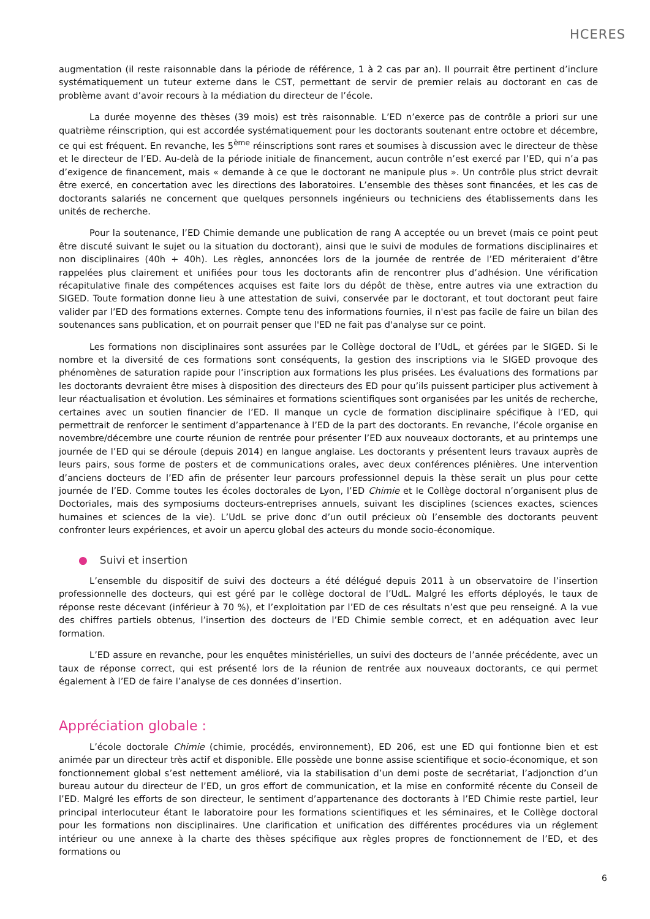HCERES
augmentation (il reste raisonnable dans la période de référence, 1 à 2 cas par an). Il pourrait être pertinent d’inclure systématiquement un tuteur externe dans le CST, permettant de servir de premier relais au doctorant en cas de problème avant d’avoir recours à la médiation du directeur de l’école.
La durée moyenne des thèses (39 mois) est très raisonnable. L’ED n’exerce pas de contrôle a priori sur une quatrième réinscription, qui est accordée systématiquement pour les doctorants soutenant entre octobre et décembre, ce qui est fréquent. En revanche, les 5<sup>ème</sup> réinscriptions sont rares et soumises à discussion avec le directeur de thèse et le directeur de l’ED. Au-delà de la période initiale de financement, aucun contrôle n’est exercé par l’ED, qui n’a pas d’exigence de financement, mais « demande à ce que le doctorant ne manipule plus ». Un contrôle plus strict devrait être exercé, en concertation avec les directions des laboratoires. L’ensemble des thèses sont financées, et les cas de doctorants salariés ne concernent que quelques personnels ingénieurs ou techniciens des établissements dans les unités de recherche.
Pour la soutenance, l’ED Chimie demande une publication de rang A acceptée ou un brevet (mais ce point peut être discuté suivant le sujet ou la situation du doctorant), ainsi que le suivi de modules de formations disciplinaires et non disciplinaires (40h + 40h). Les règles, annoncées lors de la journée de rentrée de l’ED mériteraient d’être rappelées plus clairement et unifiées pour tous les doctorants afin de rencontrer plus d’adhésion. Une vérification récapitulative finale des compétences acquises est faite lors du dépôt de thèse, entre autres via une extraction du SIGED. Toute formation donne lieu à une attestation de suivi, conservée par le doctorant, et tout doctorant peut faire valider par l’ED des formations externes. Compte tenu des informations fournies, il n'est pas facile de faire un bilan des soutenances sans publication, et on pourrait penser que l'ED ne fait pas d'analyse sur ce point.
Les formations non disciplinaires sont assurées par le Collège doctoral de l’UdL, et gérées par le SIGED. Si le nombre et la diversité de ces formations sont conséquents, la gestion des inscriptions via le SIGED provoque des phénomènes de saturation rapide pour l’inscription aux formations les plus prisées. Les évaluations des formations par les doctorants devraient être mises à disposition des directeurs des ED pour qu’ils puissent participer plus activement à leur réactualisation et évolution. Les séminaires et formations scientifiques sont organisées par les unités de recherche, certaines avec un soutien financier de l’ED. Il manque un cycle de formation disciplinaire spécifique à l’ED, qui permettrait de renforcer le sentiment d’appartenance à l’ED de la part des doctorants. En revanche, l’école organise en novembre/décembre une courte réunion de rentrée pour présenter l’ED aux nouveaux doctorants, et au printemps une journée de l’ED qui se déroule (depuis 2014) en langue anglaise. Les doctorants y présentent leurs travaux auprès de leurs pairs, sous forme de posters et de communications orales, avec deux conférences plénières. Une intervention d’anciens docteurs de l’ED afin de présenter leur parcours professionnel depuis la thèse serait un plus pour cette journée de l’ED. Comme toutes les écoles doctorales de Lyon, l’ED Chimie et le Collège doctoral n’organisent plus de Doctoriales, mais des symposiums docteurs-entreprises annuels, suivant les disciplines (sciences exactes, sciences humaines et sciences de la vie). L’UdL se prive donc d’un outil précieux où l’ensemble des doctorants peuvent confronter leurs expériences, et avoir un apercu global des acteurs du monde socio-économique.
● Suivi et insertion
L’ensemble du dispositif de suivi des docteurs a été délégué depuis 2011 à un observatoire de l’insertion professionnelle des docteurs, qui est géré par le collège doctoral de l’UdL. Malgré les efforts déployés, le taux de réponse reste décevant (inférieur à 70 %), et l’exploitation par l’ED de ces résultats n’est que peu renseigné. A la vue des chiffres partiels obtenus, l’insertion des docteurs de l’ED Chimie semble correct, et en adéquation avec leur formation.
L’ED assure en revanche, pour les enquêtes ministérielles, un suivi des docteurs de l’année précédente, avec un taux de réponse correct, qui est présenté lors de la réunion de rentrée aux nouveaux doctorants, ce qui permet également à l’ED de faire l’analyse de ces données d’insertion.
Appréciation globale :
L’école doctorale Chimie (chimie, procédés, environnement), ED 206, est une ED qui fontionne bien et est animée par un directeur très actif et disponible. Elle possède une bonne assise scientifique et socio-économique, et son fonctionnement global s’est nettement amélioré, via la stabilisation d’un demi poste de secrétariat, l’adjonction d’un bureau autour du directeur de l’ED, un gros effort de communication, et la mise en conformité récente du Conseil de l’ED. Malgré les efforts de son directeur, le sentiment d’appartenance des doctorants à l’ED Chimie reste partiel, leur principal interlocuteur étant le laboratoire pour les formations scientifiques et les séminaires, et le Collège doctoral pour les formations non disciplinaires. Une clarification et unification des différentes procédures via un réglement intérieur ou une annexe à la charte des thèses spécifique aux règles propres de fonctionnement de l’ED, et des formations ou
6